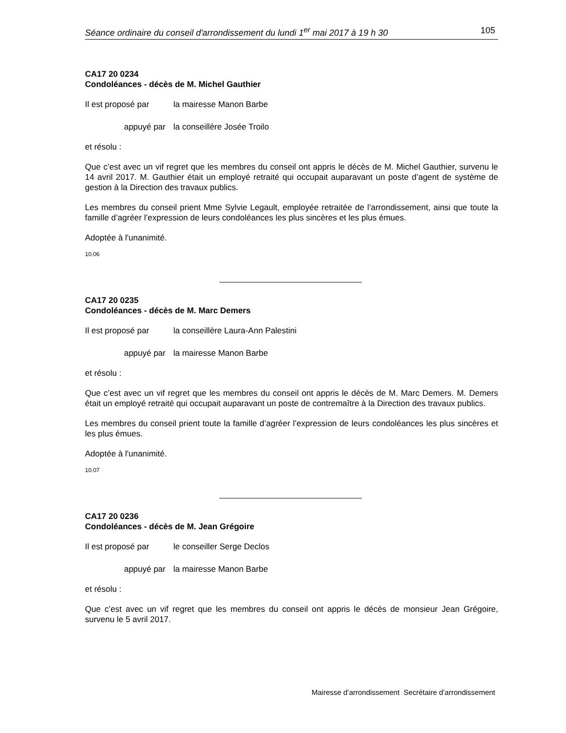Séance ordinaire du conseil d'arrondissement du lundi 1<sup>er</sup> mai 2017 à 19 h 30 105
CA17 20 0234
Condoléances - décès de M. Michel Gauthier
Il est proposé par
la mairesse Manon Barbe
appuyé par la conseillère Josée Troilo
et résolu :
Que c’est avec un vif regret que les membres du conseil ont appris le décès de M. Michel Gauthier, survenu le 14 avril 2017. M. Gauthier était un employé retraité qui occupait auparavant un poste d’agent de système de gestion à la Direction des travaux publics.
Les membres du conseil prient Mme Sylvie Legault, employée retraitée de l’arrondissement, ainsi que toute la famille d’agréer l’expression de leurs condoléances les plus sincères et les plus émues.
Adoptée à l'unanimité.
10.06
CA17 20 0235
Condoléances - décès de M. Marc Demers
Il est proposé par
la conseillère Laura-Ann Palestini
appuyé par la mairesse Manon Barbe
et résolu :
Que c’est avec un vif regret que les membres du conseil ont appris le décès de M. Marc Demers. M. Demers était un employé retraité qui occupait auparavant un poste de contremaître à la Direction des travaux publics.
Les membres du conseil prient toute la famille d’agréer l’expression de leurs condoléances les plus sincères et les plus émues.
Adoptée à l'unanimité.
10.07
CA17 20 0236
Condoléances - décès de M. Jean Grégoire
Il est proposé par
le conseiller Serge Declos
appuyé par la mairesse Manon Barbe
et résolu :
Que c’est avec un vif regret que les membres du conseil ont appris le décès de monsieur Jean Grégoire, survenu le 5 avril 2017.
Mairesse d’arrondissement Secrétaire d’arrondissement